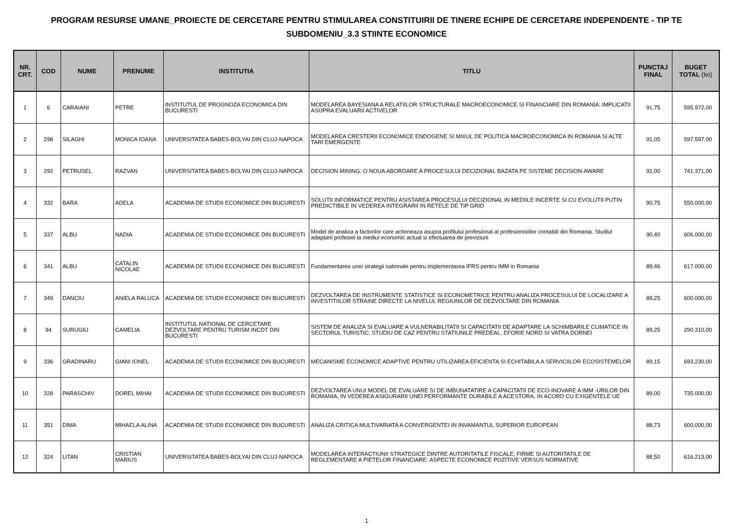PROGRAM RESURSE UMANE_PROIECTE DE CERCETARE PENTRU STIMULAREA CONSTITUIRII DE TINERE ECHIPE DE CERCETARE INDEPENDENTE - TIP TE
SUBDOMENIU_3.3 STIINTE ECONOMICE
| NR. CRT. | COD | NUME | PRENUME | INSTITUTIA | TITLU | PUNCTAJ FINAL | BUGET TOTAL (lei) |
| --- | --- | --- | --- | --- | --- | --- | --- |
| 1 | 6 | CARAIANI | PETRE | INSTITUTUL DE PROGNOZA ECONOMICA DIN BUCURESTI | MODELAREA BAYESIANA A RELATIILOR STRUCTURALE MACROECONOMICE SI FINANCIARE DIN ROMANIA: IMPLICATII ASUPRA EVALUARII ACTIVELOR | 91,75 | 595.972,00 |
| 2 | 298 | SILAGHI | MONICA IOANA | UNIVERSITATEA BABES-BOLYAI DIN CLUJ-NAPOCA | MODELAREA CRESTERII ECONOMICE ENDOGENE SI MIXUL DE POLITICA MACROECONOMICA IN ROMANIA SI ALTE TARI EMERGENTE | 91,05 | 597.597,00 |
| 3 | 292 | PETRUSEL | RAZVAN | UNIVERSITATEA BABES-BOLYAI DIN CLUJ-NAPOCA | DECISION MINING: O NOUA ABORDARE A PROCESULUI DECIZIONAL BAZATA PE SISTEME DECISION-AWARE | 91,00 | 741.371,00 |
| 4 | 332 | BARA | ADELA | ACADEMIA DE STUDII ECONOMICE DIN BUCURESTI | SOLUTII INFORMATICE PENTRU ASISTAREA PROCESULUI DECIZIONAL IN MEDIILE INCERTE SI CU EVOLUTII PUTIN PREDICTIBILE IN VEDEREA INTEGRARII IN RETELE DE TIP GRID | 90,75 | 550.000,00 |
| 5 | 337 | ALBU | NADIA | ACADEMIA DE STUDII ECONOMICE DIN BUCURESTI | Model de analiza a factorilor care actioneaza asupra profilului profesional al profesionistilor contabili din Romania. Studiul adaptarii profesiei la mediul economic actual si efectuarea de previziuni | 90,40 | 606.000,00 |
| 6 | 341 | ALBU | CATALIN NICOLAE | ACADEMIA DE STUDII ECONOMICE DIN BUCURESTI | Fundamentarea unei strategii nationale pentru implementarea IFRS pentru IMM in Romania | 89,46 | 617.000,00 |
| 7 | 349 | DANCIU | ANIELA RALUCA | ACADEMIA DE STUDII ECONOMICE DIN BUCURESTI | DEZVOLTAREA DE INSTRUMENTE STATISTICE SI ECONOMETRICE PENTRU ANALIZA PROCESULUI DE LOCALIZARE A INVESTITIILOR STRAINE DIRECTE LA NIVELUL REGIUNILOR DE DEZVOLTARE DIN ROMANIA | 89,25 | 600.000,00 |
| 8 | 94 | SURUGIU | CAMELIA | INSTITUTUL NATIONAL DE CERCETARE DEZVOLTARE PENTRU TURISM INCDT DIN BUCURESTI | SISTEM DE ANALIZA SI EVALUARE A VULNERABILITATII SI CAPACITATII DE ADAPTARE LA SCHIMBARILE CLIMATICE IN SECTORUL TURISTIC: STUDIU DE CAZ PENTRU STATIUNILE PREDEAL, EFORIE NORD SI VATRA DORNEI | 89,25 | 290.310,00 |
| 9 | 336 | GRADINARU | GIANI IONEL | ACADEMIA DE STUDII ECONOMICE DIN BUCURESTI | MECANISME ECONOMICE ADAPTIVE PENTRU UTILIZAREA EFICIENTA SI ECHITABILA A SERVICIILOR ECOSISTEMELOR | 89,15 | 693.230,00 |
| 10 | 328 | PARASCHIV | DOREL MIHAI | ACADEMIA DE STUDII ECONOMICE DIN BUCURESTI | DEZVOLTAREA UNUI MODEL DE EVALUARE SI DE IMBUNATATIRE A CAPACITATII DE ECO-INOVARE A IMM -URILOR DIN ROMANIA, IN VEDEREA ASIGURARII UNEI PERFORMANTE DURABILE A ACESTORA, IN ACORD CU EXIGENTELE UE | 89,00 | 735.000,00 |
| 11 | 351 | DIMA | MIHAELA ALINA | ACADEMIA DE STUDII ECONOMICE DIN BUCURESTI | ANALIZA CRITICA MULTIVARIATA A CONVERGENTEI IN INVAMANTUL SUPERIOR EUROPEAN | 88,73 | 600.000,00 |
| 12 | 324 | LITAN | CRISTIAN MARIUS | UNIVERSITATEA BABES-BOLYAI DIN CLUJ-NAPOCA | MODELAREA INTERACTIUNII STRATEGICE DINTRE AUTORITATILE FISCALE, FIRME SI AUTORITATILE DE REGLEMENTARE A PIETELOR FINANCIARE: ASPECTE ECONOMICE POZITIVE VERSUS NORMATIVE | 88,50 | 616.213,00 |
1